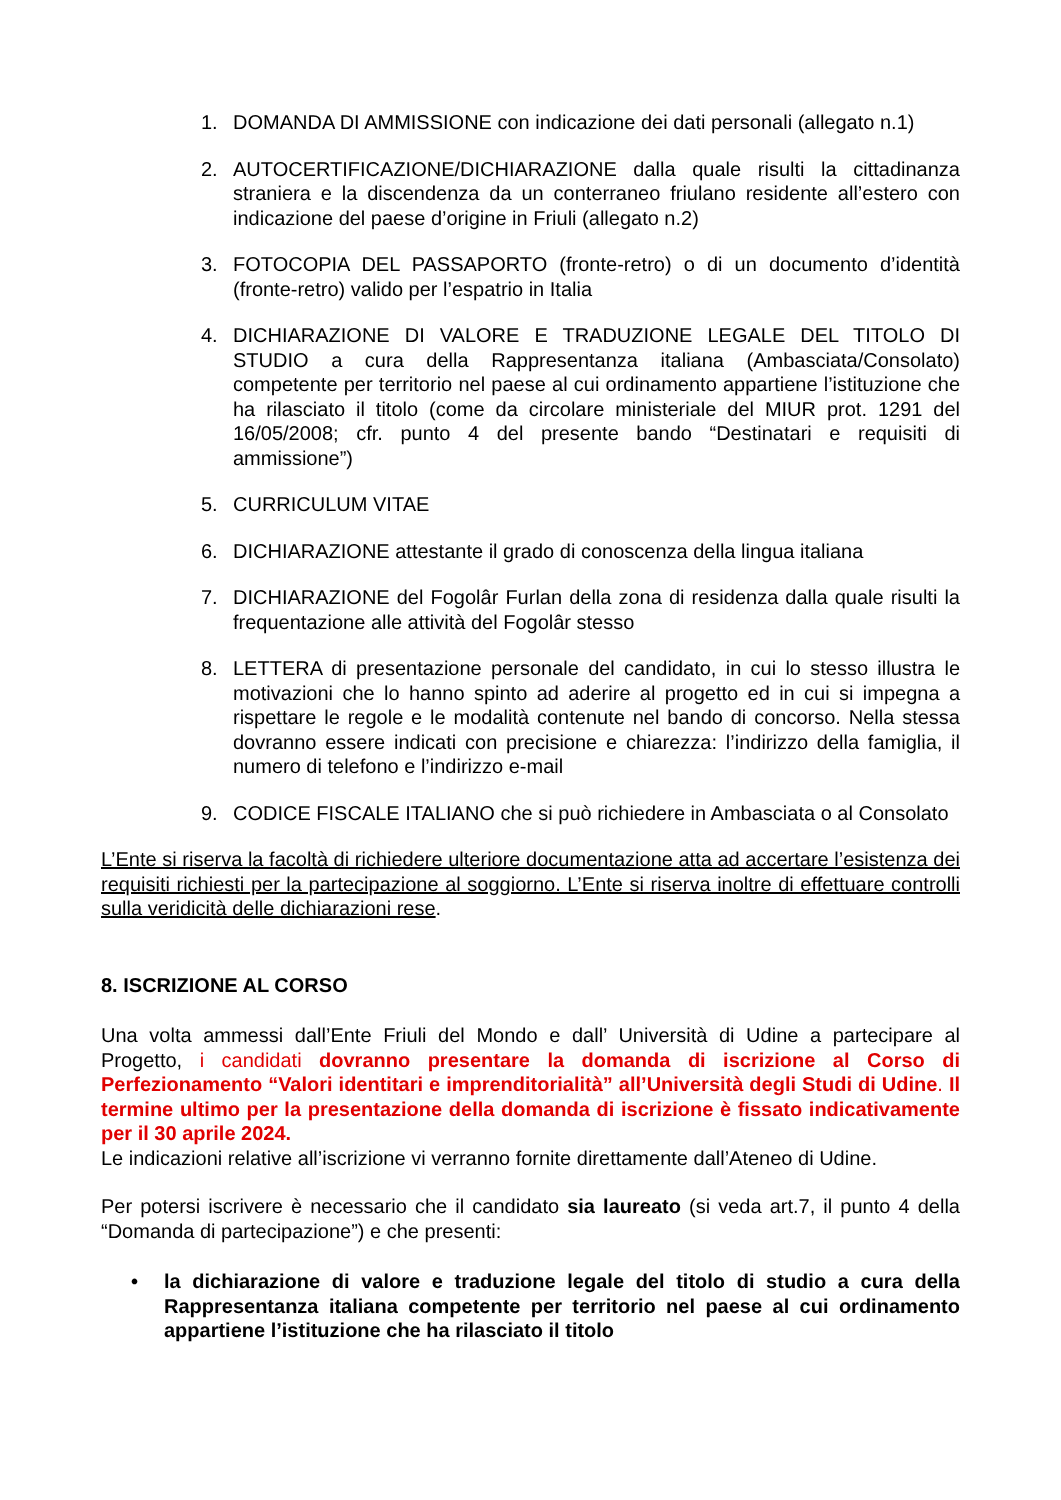1. DOMANDA DI AMMISSIONE con indicazione dei dati personali (allegato n.1)
2. AUTOCERTIFICAZIONE/DICHIARAZIONE dalla quale risulti la cittadinanza straniera e la discendenza da un conterraneo friulano residente all’estero con indicazione del paese d’origine in Friuli (allegato n.2)
3. FOTOCOPIA DEL PASSAPORTO (fronte-retro) o di un documento d’identità (fronte-retro) valido per l’espatrio in Italia
4. DICHIARAZIONE DI VALORE E TRADUZIONE LEGALE DEL TITOLO DI STUDIO a cura della Rappresentanza italiana (Ambasciata/Consolato) competente per territorio nel paese al cui ordinamento appartiene l’istituzione che ha rilasciato il titolo (come da circolare ministeriale del MIUR prot. 1291 del 16/05/2008; cfr. punto 4 del presente bando “Destinatari e requisiti di ammissione”)
5. CURRICULUM VITAE
6. DICHIARAZIONE attestante il grado di conoscenza della lingua italiana
7. DICHIARAZIONE del Fogolâr Furlan della zona di residenza dalla quale risulti la frequentazione alle attività del Fogolâr stesso
8. LETTERA di presentazione personale del candidato, in cui lo stesso illustra le motivazioni che lo hanno spinto ad aderire al progetto ed in cui si impegna a rispettare le regole e le modalità contenute nel bando di concorso. Nella stessa dovranno essere indicati con precisione e chiarezza: l’indirizzo della famiglia, il numero di telefono e l’indirizzo e-mail
9. CODICE FISCALE ITALIANO che si può richiedere in Ambasciata o al Consolato
L’Ente si riserva la facoltà di richiedere ulteriore documentazione atta ad accertare l’esistenza dei requisiti richiesti per la partecipazione al soggiorno. L’Ente si riserva inoltre di effettuare controlli sulla veridicità delle dichiarazioni rese.
8. ISCRIZIONE AL CORSO
Una volta ammessi dall’Ente Friuli del Mondo e dall’ Università di Udine a partecipare al Progetto, i candidati dovranno presentare la domanda di iscrizione al Corso di Perfezionamento “Valori identitari e imprenditorialità” all’Università degli Studi di Udine. Il termine ultimo per la presentazione della domanda di iscrizione è fissato indicativamente per il 30 aprile 2024.
Le indicazioni relative all’iscrizione vi verranno fornite direttamente dall’Ateneo di Udine.
Per potersi iscrivere è necessario che il candidato sia laureato (si veda art.7, il punto 4 della “Domanda di partecipazione”) e che presenti:
• la dichiarazione di valore e traduzione legale del titolo di studio a cura della Rappresentanza italiana competente per territorio nel paese al cui ordinamento appartiene l’istituzione che ha rilasciato il titolo